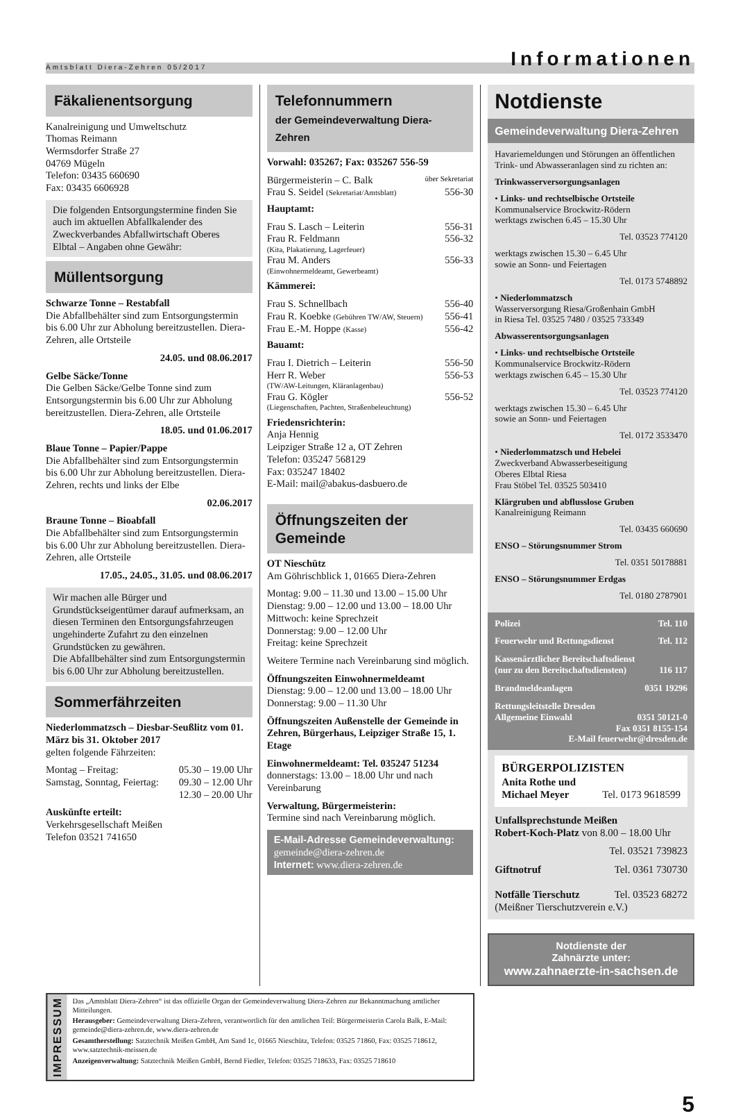Amtsblatt Diera-Zehren 05/2017 Informationen
Fäkalienentsorgung
Kanalreinigung und Umweltschutz
Thomas Reimann
Wermsdorfer Straße 27
04769 Mügeln
Telefon: 03435 660690
Fax: 03435 6606928
Die folgenden Entsorgungstermine finden Sie auch im aktuellen Abfallkalender des Zweckverbandes Abfallwirtschaft Oberes Elbtal – Angaben ohne Gewähr:
Müllentsorgung
Schwarze Tonne – Restabfall
Die Abfallbehälter sind zum Entsorgungstermin bis 6.00 Uhr zur Abholung bereitzustellen. Diera-Zehren, alle Ortsteile
24.05. und 08.06.2017
Gelbe Säcke/Tonne
Die Gelben Säcke/Gelbe Tonne sind zum Entsorgungstermin bis 6.00 Uhr zur Abholung bereitzustellen. Diera-Zehren, alle Ortsteile
18.05. und 01.06.2017
Blaue Tonne – Papier/Pappe
Die Abfallbehälter sind zum Entsorgungstermin bis 6.00 Uhr zur Abholung bereitzustellen. Diera-Zehren, rechts und links der Elbe
02.06.2017
Braune Tonne – Bioabfall
Die Abfallbehälter sind zum Entsorgungstermin bis 6.00 Uhr zur Abholung bereitzustellen. Diera-Zehren, alle Ortsteile
17.05., 24.05., 31.05. und 08.06.2017
Wir machen alle Bürger und Grundstückseigentümer darauf aufmerksam, an diesen Terminen den Entsorgungsfahrzeugen ungehinderte Zufahrt zu den einzelnen Grundstücken zu gewähren.
Die Abfallbehälter sind zum Entsorgungstermin bis 6.00 Uhr zur Abholung bereitzustellen.
Sommerfährzeiten
Niederlommatzsch – Diesbar-Seußlitz vom 01. März bis 31. Oktober 2017
gelten folgende Fährzeiten:
Montag – Freitag: 05.30 – 19.00 Uhr
Samstag, Sonntag, Feiertag: 09.30 – 12.00 Uhr
12.30 – 20.00 Uhr
Auskünfte erteilt:
Verkehrsgesellschaft Meißen
Telefon 03521 741650
Telefonnummern
der Gemeindeverwaltung Diera-Zehren
Vorwahl: 035267; Fax: 035267 556-59
Bürgermeisterin – C. Balk über Sekretariat
Frau S. Seidel (Sekretariat/Amtsblatt) 556-30
Hauptamt:
Frau S. Lasch – Leiterin 556-31
Frau R. Feldmann 556-32
(Kita, Plakatierung, Lagerfeuer)
Frau M. Anders 556-33
(Einwohnermeldeamt, Gewerbeamt)
Kämmerei:
Frau S. Schnellbach 556-40
Frau R. Koebke (Gebühren TW/AW, Steuern) 556-41
Frau E.-M. Hoppe (Kasse) 556-42
Bauamt:
Frau I. Dietrich – Leiterin 556-50
Herr R. Weber 556-53
(TW/AW-Leitungen, Kläranlagenbau)
Frau G. Kögler 556-52
(Liegenschaften, Pachten, Straßenbeleuchtung)
Friedensrichterin:
Anja Hennig
Leipziger Straße 12 a, OT Zehren
Telefon: 035247 568129
Fax: 035247 18402
E-Mail: mail@abakus-dasbuero.de
Öffnungszeiten der Gemeinde
OT Nieschütz
Am Göhrischblick 1, 01665 Diera-Zehren
Montag: 9.00 – 11.30 und 13.00 – 15.00 Uhr
Dienstag: 9.00 – 12.00 und 13.00 – 18.00 Uhr
Mittwoch: keine Sprechzeit
Donnerstag: 9.00 – 12.00 Uhr
Freitag: keine Sprechzeit
Weitere Termine nach Vereinbarung sind möglich.
Öffnungszeiten Einwohnermeldeamt
Dienstag: 9.00 – 12.00 und 13.00 – 18.00 Uhr
Donnerstag: 9.00 – 11.30 Uhr
Öffnungszeiten Außenstelle der Gemeinde in Zehren, Bürgerhaus, Leipziger Straße 15, 1. Etage
Einwohnermeldeamt: Tel. 035247 51234
donnerstags: 13.00 – 18.00 Uhr und nach Vereinbarung
Verwaltung, Bürgermeisterin:
Termine sind nach Vereinbarung möglich.
E-Mail-Adresse Gemeindeverwaltung:
gemeinde@diera-zehren.de
Internet: www.diera-zehren.de
Notdienste
Gemeindeverwaltung Diera-Zehren
Havariemeldungen und Störungen an öffentlichen Trink- und Abwasseranlagen sind zu richten an:
Trinkwasserversorgungsanlagen
• Links- und rechtselbische Ortsteile
Kommunalservice Brockwitz-Rödern
werktags zwischen 6.45 – 15.30 Uhr
Tel. 03523 774120
werktags zwischen 15.30 – 6.45 Uhr
sowie an Sonn- und Feiertagen
Tel. 0173 5748892
• Niederlommatzsch
Wasserversorgung Riesa/Großenhain GmbH
in Riesa Tel. 03525 7480 / 03525 733349
Abwasserentsorgungsanlagen
• Links- und rechtselbische Ortsteile
Kommunalservice Brockwitz-Rödern
werktags zwischen 6.45 – 15.30 Uhr
Tel. 03523 774120
werktags zwischen 15.30 – 6.45 Uhr
sowie an Sonn- und Feiertagen
Tel. 0172 3533470
• Niederlommatzsch und Hebelei
Zweckverband Abwasserbeseitigung
Oberes Elbtal Riesa
Frau Stöbel Tel. 03525 503410
Klärgruben und abflusslose Gruben
Kanalreinigung Reimann
Tel. 03435 660690
ENSO – Störungsnummer Strom
Tel. 0351 50178881
ENSO – Störungsnummer Erdgas
Tel. 0180 2787901
Polizei Tel. 110
Feuerwehr und Rettungsdienst Tel. 112
Kassenärztlicher Bereitschaftsdienst
(nur zu den Bereitschaftsdiensten) 116 117
Brandmeldeanlagen 0351 19296
Rettungsleitstelle Dresden
Allgemeine Einwahl 0351 50121-0
Fax 0351 8155-154
E-Mail feuerwehr@dresden.de
BÜRGERPOLIZISTEN
Anita Rothe und
Michael Meyer Tel. 0173 9618599
Unfallsprechstunde Meißen
Robert-Koch-Platz von 8.00 – 18.00 Uhr
Tel. 03521 739823
Giftnotruf Tel. 0361 730730
Notfälle Tierschutz Tel. 03523 68272
(Meißner Tierschutzverein e.V.)
Notdienste der
Zahnärzte unter:
www.zahnaerzte-in-sachsen.de
IMPRESSUM
Das „Amtsblatt Diera-Zehren“ ist das offizielle Organ der Gemeindeverwaltung Diera-Zehren zur Bekanntmachung amtlicher Mitteilungen.
Herausgeber: Gemeindeverwaltung Diera-Zehren, verantwortlich für den amtlichen Teil: Bürgermeisterin Carola Balk, E-Mail: gemeinde@diera-zehren.de, www.diera-zehren.de
Gesamtherstellung: Satztechnik Meißen GmbH, Am Sand 1c, 01665 Nieschütz, Telefon: 03525 71860, Fax: 03525 718612, www.satztechnik-meissen.de
Anzeigenverwaltung: Satztechnik Meißen GmbH, Bernd Fiedler, Telefon: 03525 718633, Fax: 03525 718610
5